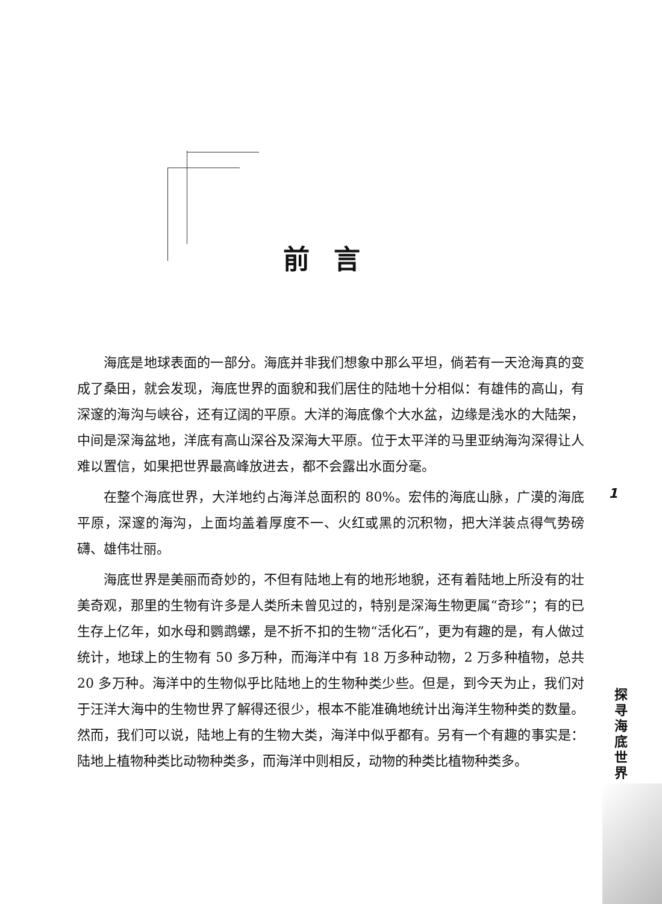前言
海底是地球表面的一部分。海底并非我们想象中那么平坦，倘若有一天沧海真的变成了桑田，就会发现，海底世界的面貌和我们居住的陆地十分相似：有雄伟的高山，有深邃的海沟与峡谷，还有辽阔的平原。大洋的海底像个大水盆，边缘是浅水的大陆架，中间是深海盆地，洋底有高山深谷及深海大平原。位于太平洋的马里亚纳海沟深得让人难以置信，如果把世界最高峰放进去，都不会露出水面分毫。
在整个海底世界，大洋地约占海洋总面积的 80%。宏伟的海底山脉，广漠的海底平原，深邃的海沟，上面均盖着厚度不一、火红或黑的沉积物，把大洋装点得气势磅礴、雄伟壮丽。
海底世界是美丽而奇妙的，不但有陆地上有的地形地貌，还有着陆地上所没有的壮美奇观，那里的生物有许多是人类所未曾见过的，特别是深海生物更属“奇珍”；有的已生存上亿年，如水母和鹦鹉螺，是不折不扣的生物“活化石”，更为有趣的是，有人做过统计，地球上的生物有 50 多万种，而海洋中有 18 万多种动物，2 万多种植物，总共 20 多万种。海洋中的生物似乎比陆地上的生物种类少些。但是，到今天为止，我们对于汪洋大海中的生物世界了解得还很少，根本不能准确地统计出海洋生物种类的数量。然而，我们可以说，陆地上有的生物大类，海洋中似乎都有。另有一个有趣的事实是：陆地上植物种类比动物种类多，而海洋中则相反，动物的种类比植物种类多。
1
探寻海底世界